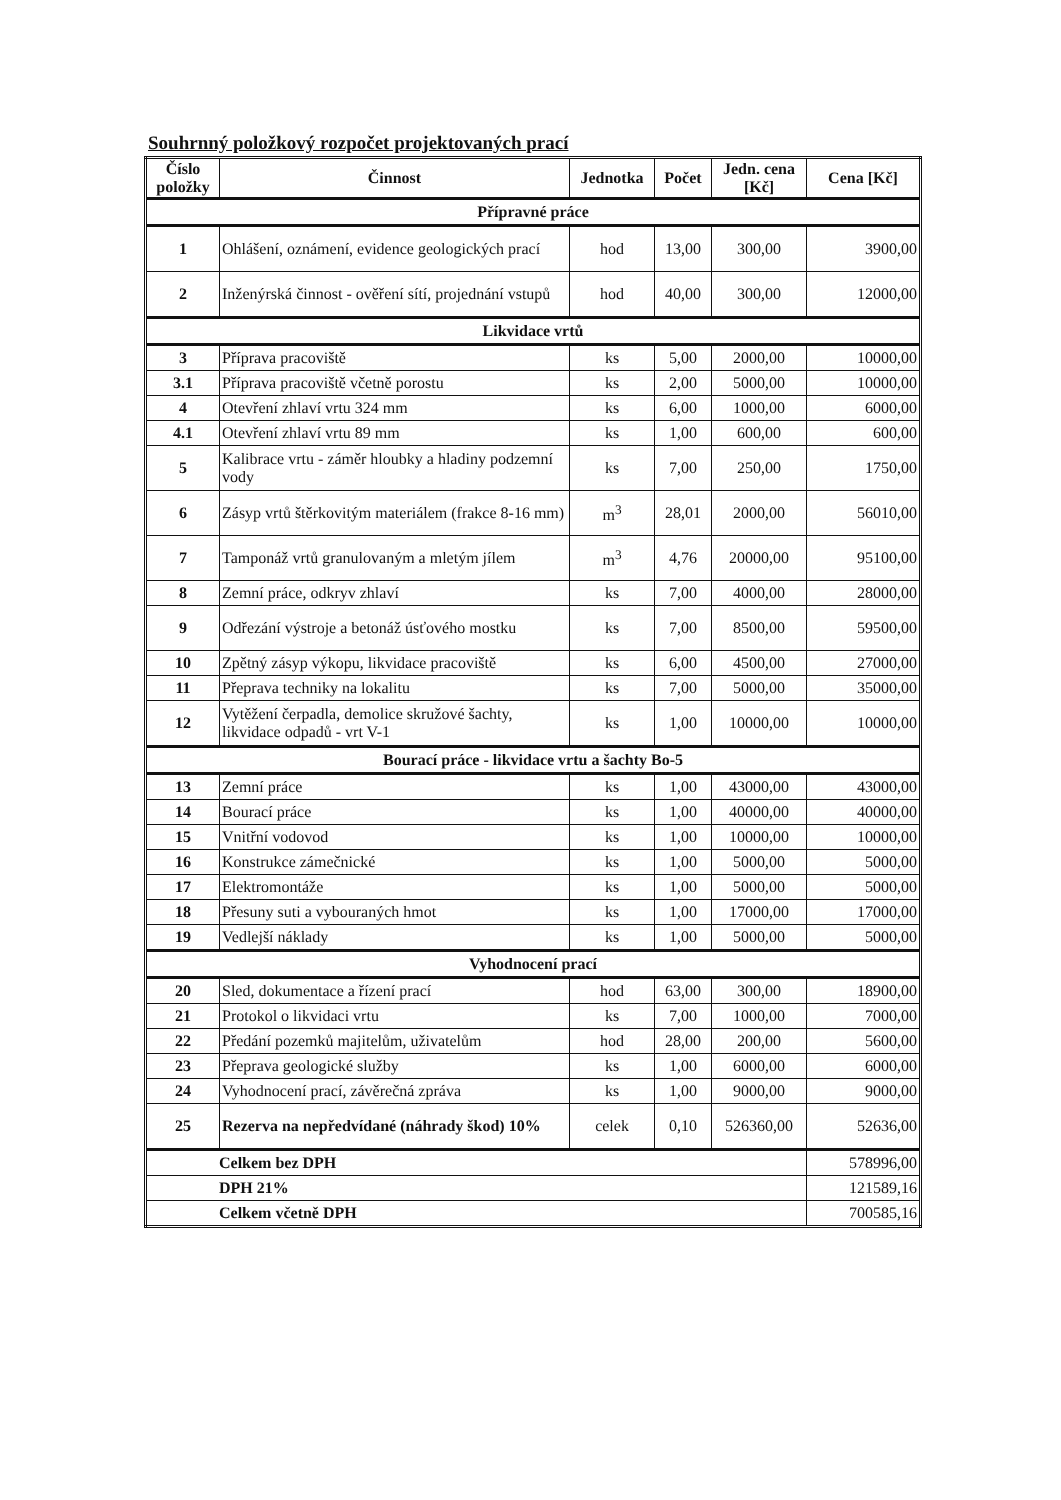Souhrnný položkový rozpočet projektovaných prací
| Číslo položky | Činnost | Jednotka | Počet | Jedn. cena [Kč] | Cena [Kč] |
| --- | --- | --- | --- | --- | --- |
| Přípravné práce | | | | | |
| 1 | Ohlášení, oznámení, evidence geologických prací | hod | 13,00 | 300,00 | 3900,00 |
| 2 | Inženýrská činnost - ověření sítí, projednání vstupů | hod | 40,00 | 300,00 | 12000,00 |
| Likvidace vrtů | | | | | |
| 3 | Příprava pracoviště | ks | 5,00 | 2000,00 | 10000,00 |
| 3.1 | Příprava pracoviště včetně porostu | ks | 2,00 | 5000,00 | 10000,00 |
| 4 | Otevření zhlaví vrtu 324 mm | ks | 6,00 | 1000,00 | 6000,00 |
| 4.1 | Otevření zhlaví vrtu 89 mm | ks | 1,00 | 600,00 | 600,00 |
| 5 | Kalibrace vrtu - záměr hloubky a hladiny podzemní vody | ks | 7,00 | 250,00 | 1750,00 |
| 6 | Zásyp vrtů štěrkovitým materiálem (frakce 8-16 mm) | m<sup>3</sup> | 28,01 | 2000,00 | 56010,00 |
| 7 | Tamponáž vrtů granulovaným a mletým jílem | m<sup>3</sup> | 4,76 | 20000,00 | 95100,00 |
| 8 | Zemní práce, odkryv zhlaví | ks | 7,00 | 4000,00 | 28000,00 |
| 9 | Odřezání výstroje a betonáž úsťového mostku | ks | 7,00 | 8500,00 | 59500,00 |
| 10 | Zpětný zásyp výkopu, likvidace pracoviště | ks | 6,00 | 4500,00 | 27000,00 |
| 11 | Přeprava techniky na lokalitu | ks | 7,00 | 5000,00 | 35000,00 |
| 12 | Vytěžení čerpadla, demolice skružové šachty, likvidace odpadů - vrt V-1 | ks | 1,00 | 10000,00 | 10000,00 |
| Bourací práce - likvidace vrtu a šachty Bo-5 | | | | | |
| 13 | Zemní práce | ks | 1,00 | 43000,00 | 43000,00 |
| 14 | Bourací práce | ks | 1,00 | 40000,00 | 40000,00 |
| 15 | Vnitřní vodovod | ks | 1,00 | 10000,00 | 10000,00 |
| 16 | Konstrukce zámečnické | ks | 1,00 | 5000,00 | 5000,00 |
| 17 | Elektromontáže | ks | 1,00 | 5000,00 | 5000,00 |
| 18 | Přesuny suti a vybouraných hmot | ks | 1,00 | 17000,00 | 17000,00 |
| 19 | Vedlejší náklady | ks | 1,00 | 5000,00 | 5000,00 |
| Vyhodnocení prací | | | | | |
| 20 | Sled, dokumentace a řízení prací | hod | 63,00 | 300,00 | 18900,00 |
| 21 | Protokol o likvidaci vrtu | ks | 7,00 | 1000,00 | 7000,00 |
| 22 | Předání pozemků majitelům, uživatelům | hod | 28,00 | 200,00 | 5600,00 |
| 23 | Přeprava geologické služby | ks | 1,00 | 6000,00 | 6000,00 |
| 24 | Vyhodnocení prací, závěrečná zpráva | ks | 1,00 | 9000,00 | 9000,00 |
| 25 | Rezerva na nepředvídané (náhrady škod) 10% | celek | 0,10 | 526360,00 | 52636,00 |
| Celkem bez DPH | | | | | 578996,00 |
| DPH 21% | | | | | 121589,16 |
| Celkem včetně DPH | | | | | 700585,16 |